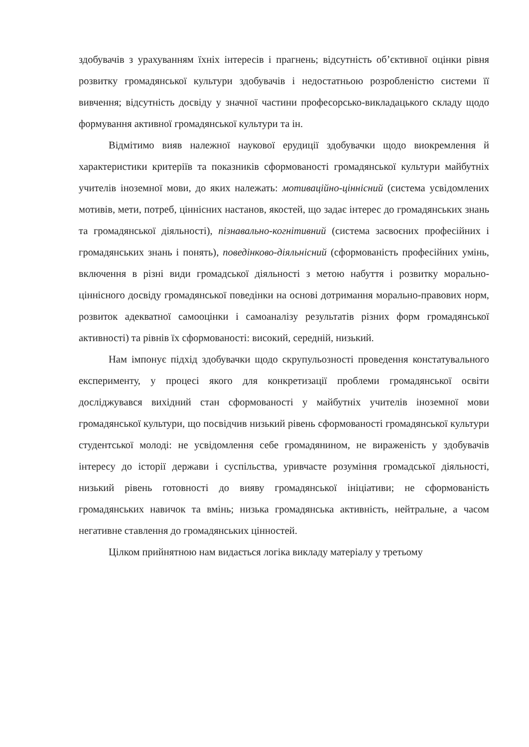здобувачів з урахуванням їхніх інтересів і прагнень; відсутність об’єктивної оцінки рівня розвитку громадянської культури здобувачів і недостатньою розробленістю системи її вивчення; відсутність досвіду у значної частини професорсько-викладацького складу щодо формування активної громадянської культури та ін.
Відмітимо вияв належної наукової ерудиції здобувачки щодо виокремлення й характеристики критеріїв та показників сформованості громадянської культури майбутніх учителів іноземної мови, до яких належать: мотиваційно-ціннісний (система усвідомлених мотивів, мети, потреб, ціннісних настанов, якостей, що задає інтерес до громадянських знань та громадянської діяльності), пізнавально-когнітивний (система засвоєних професійних і громадянських знань і понять), поведінково-діяльнісний (сформованість професійних умінь, включення в різні види громадської діяльності з метою набуття і розвитку морально-ціннісного досвіду громадянської поведінки на основі дотримання морально-правових норм, розвиток адекватної самооцінки і самоаналізу результатів різних форм громадянської активності) та рівнів їх сформованості: високий, середній, низький.
Нам імпонує підхід здобувачки щодо скрупульозності проведення констатувального експерименту, у процесі якого для конкретизації проблеми громадянської освіти досліджувався вихідний стан сформованості у майбутніх учителів іноземної мови громадянської культури, що посвідчив низький рівень сформованості громадянської культури студентської молоді: не усвідомлення себе громадянином, не вираженість у здобувачів інтересу до історії держави і суспільства, уривчасте розуміння громадської діяльності, низький рівень готовності до вияву громадянської ініціативи; не сформованість громадянських навичок та вмінь; низька громадянська активність, нейтральне, а часом негативне ставлення до громадянських цінностей.
Цілком прийнятною нам видається логіка викладу матеріалу у третьому